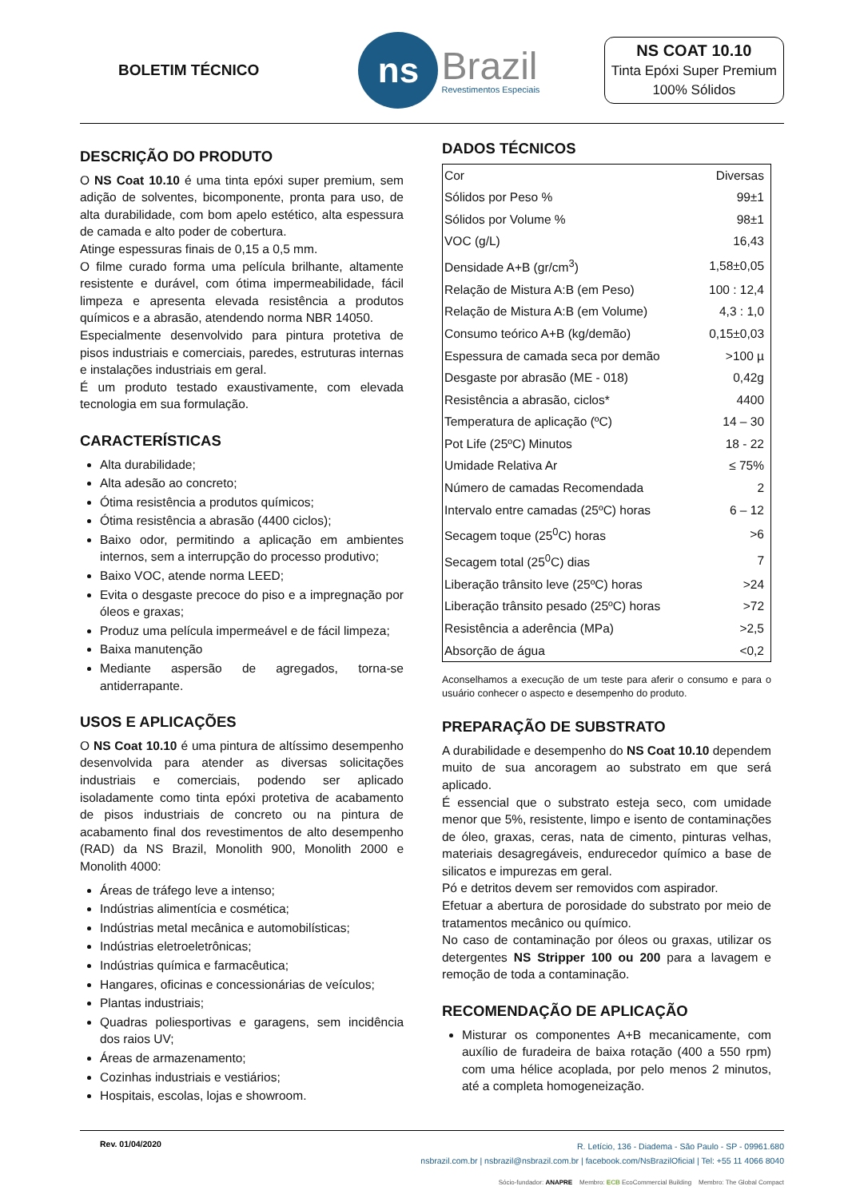BOLETIM TÉCNICO
ns
Brazil
Revestimentos Especiais
NS COAT 10.10
Tinta Epóxi Super Premium
100% Sólidos
DESCRIÇÃO DO PRODUTO
O NS Coat 10.10 é uma tinta epóxi super premium, sem adição de solventes, bicomponente, pronta para uso, de alta durabilidade, com bom apelo estético, alta espessura de camada e alto poder de cobertura.
Atinge espessuras finais de 0,15 a 0,5 mm.
O filme curado forma uma película brilhante, altamente resistente e durável, com ótima impermeabilidade, fácil limpeza e apresenta elevada resistência a produtos químicos e a abrasão, atendendo norma NBR 14050.
Especialmente desenvolvido para pintura protetiva de pisos industriais e comerciais, paredes, estruturas internas e instalações industriais em geral.
É um produto testado exaustivamente, com elevada tecnologia em sua formulação.
CARACTERÍSTICAS
Alta durabilidade;
Alta adesão ao concreto;
Ótima resistência a produtos químicos;
Ótima resistência a abrasão (4400 ciclos);
Baixo odor, permitindo a aplicação em ambientes internos, sem a interrupção do processo produtivo;
Baixo VOC, atende norma LEED;
Evita o desgaste precoce do piso e a impregnação por óleos e graxas;
Produz uma película impermeável e de fácil limpeza;
Baixa manutenção
Mediante aspersão de agregados, torna-se antiderrapante.
USOS E APLICAÇÕES
O NS Coat 10.10 é uma pintura de altíssimo desempenho desenvolvida para atender as diversas solicitações industriais e comerciais, podendo ser aplicado isoladamente como tinta epóxi protetiva de acabamento de pisos industriais de concreto ou na pintura de acabamento final dos revestimentos de alto desempenho (RAD) da NS Brazil, Monolith 900, Monolith 2000 e Monolith 4000:
Áreas de tráfego leve a intenso;
Indústrias alimentícia e cosmética;
Indústrias metal mecânica e automobilísticas;
Indústrias eletroeletrônicas;
Indústrias química e farmacêutica;
Hangares, oficinas e concessionárias de veículos;
Plantas industriais;
Quadras poliesportivas e garagens, sem incidência dos raios UV;
Áreas de armazenamento;
Cozinhas industriais e vestiários;
Hospitais, escolas, lojas e showroom.
DADOS TÉCNICOS
| Cor | Diversas |
| Sólidos por Peso % | 99±1 |
| Sólidos por Volume % | 98±1 |
| VOC (g/L) | 16,43 |
| Densidade A+B (gr/cm<sup>3</sup>) | 1,58±0,05 |
| Relação de Mistura A:B (em Peso) | 100 : 12,4 |
| Relação de Mistura A:B (em Volume) | 4,3 : 1,0 |
| Consumo teórico A+B (kg/demão) | 0,15±0,03 |
| Espessura de camada seca por demão | >100 µ |
| Desgaste por abrasão (ME - 018) | 0,42g |
| Resistência a abrasão, ciclos* | 4400 |
| Temperatura de aplicação (ºC) | 14 – 30 |
| Pot Life (25ºC) Minutos | 18 - 22 |
| Umidade Relativa Ar | ≤ 75% |
| Número de camadas Recomendada | 2 |
| Intervalo entre camadas (25ºC) horas | 6 – 12 |
| Secagem toque (25<sup>0</sup>C) horas | >6 |
| Secagem total (25<sup>0</sup>C) dias | 7 |
| Liberação trânsito leve (25ºC) horas | >24 |
| Liberação trânsito pesado (25ºC) horas | >72 |
| Resistência a aderência (MPa) | >2,5 |
| Absorção de água | <0,2 |
Aconselhamos a execução de um teste para aferir o consumo e para o usuário conhecer o aspecto e desempenho do produto.
PREPARAÇÃO DE SUBSTRATO
A durabilidade e desempenho do NS Coat 10.10 dependem muito de sua ancoragem ao substrato em que será aplicado.
É essencial que o substrato esteja seco, com umidade menor que 5%, resistente, limpo e isento de contaminações de óleo, graxas, ceras, nata de cimento, pinturas velhas, materiais desagregáveis, endurecedor químico a base de silicatos e impurezas em geral.
Pó e detritos devem ser removidos com aspirador.
Efetuar a abertura de porosidade do substrato por meio de tratamentos mecânico ou químico.
No caso de contaminação por óleos ou graxas, utilizar os detergentes NS Stripper 100 ou 200 para a lavagem e remoção de toda a contaminação.
RECOMENDAÇÃO DE APLICAÇÃO
Misturar os componentes A+B mecanicamente, com auxílio de furadeira de baixa rotação (400 a 550 rpm) com uma hélice acoplada, por pelo menos 2 minutos, até a completa homogeneização.
Rev. 01/04/2020
R. Letício, 136 - Diadema - São Paulo - SP - 09961.680
nsbrazil.com.br | nsbrazil@nsbrazil.com.br | facebook.com/NsBrazilOficial | Tel: +55 11 4066 8040
Sócio-fundador: ANAPRE Membro: ECB EcoCommercial Building Membro: The Global Compact